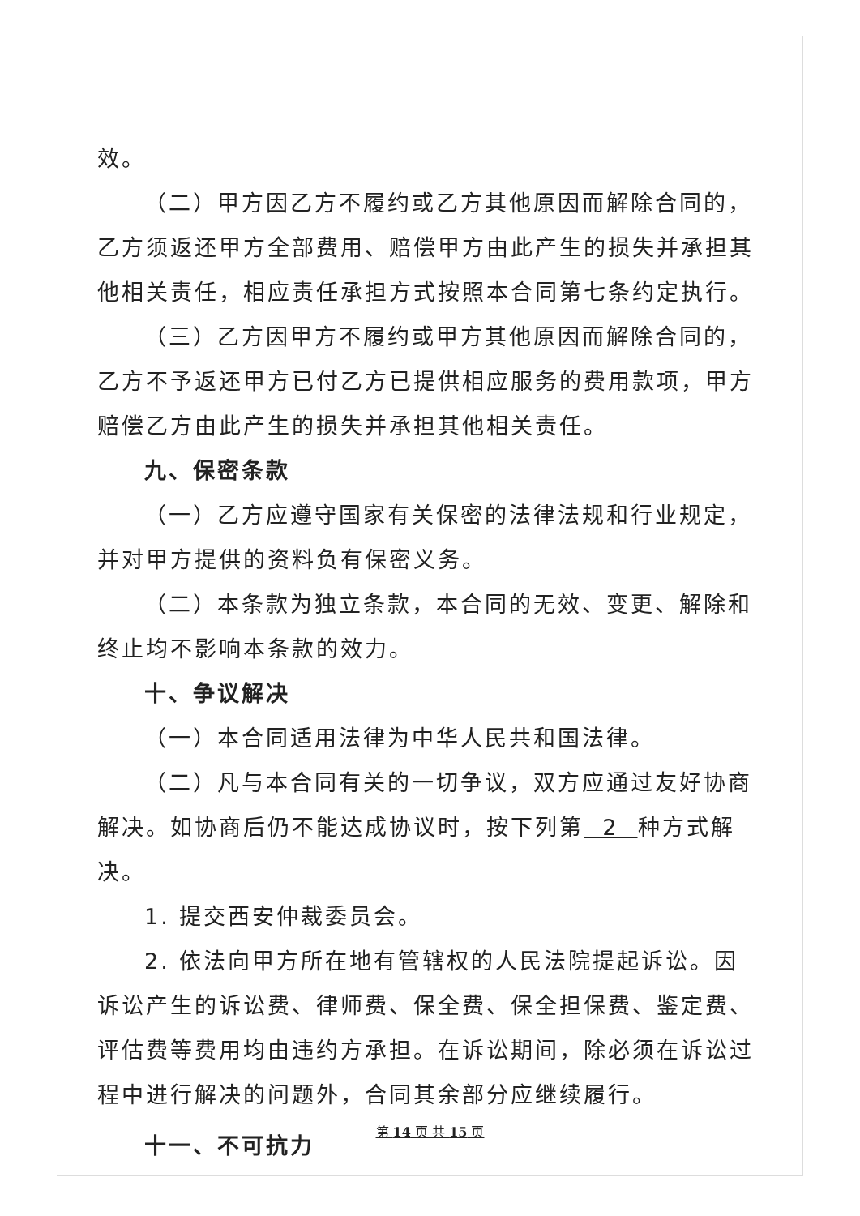效。
（二）甲方因乙方不履约或乙方其他原因而解除合同的，乙方须返还甲方全部费用、赔偿甲方由此产生的损失并承担其他相关责任，相应责任承担方式按照本合同第七条约定执行。
（三）乙方因甲方不履约或甲方其他原因而解除合同的，乙方不予返还甲方已付乙方已提供相应服务的费用款项，甲方赔偿乙方由此产生的损失并承担其他相关责任。
九、保密条款
（一）乙方应遵守国家有关保密的法律法规和行业规定，并对甲方提供的资料负有保密义务。
（二）本条款为独立条款，本合同的无效、变更、解除和终止均不影响本条款的效力。
十、争议解决
（一）本合同适用法律为中华人民共和国法律。
（二）凡与本合同有关的一切争议，双方应通过友好协商解决。如协商后仍不能达成协议时，按下列第 2 种方式解决。
1. 提交西安仲裁委员会。
2. 依法向甲方所在地有管辖权的人民法院提起诉讼。因诉讼产生的诉讼费、律师费、保全费、保全担保费、鉴定费、评估费等费用均由违约方承担。在诉讼期间，除必须在诉讼过程中进行解决的问题外，合同其余部分应继续履行。
十一、不可抗力
第 14 页 共 15 页